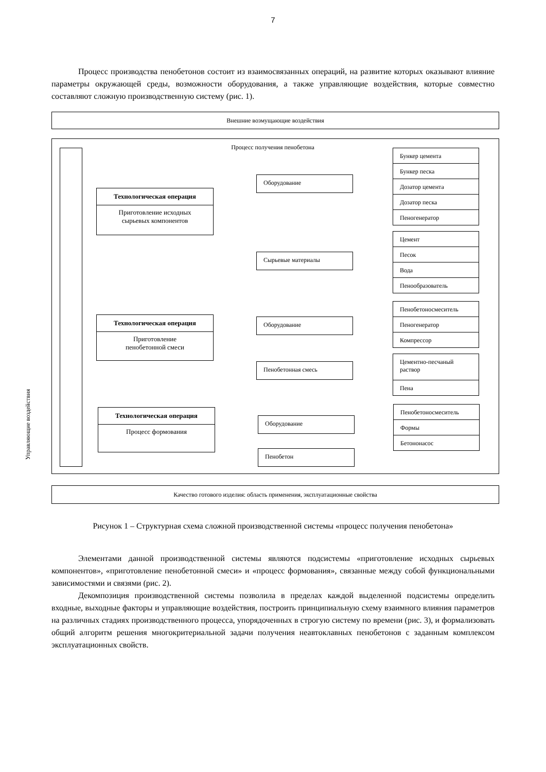7
Процесс производства пенобетонов состоит из взаимосвязанных операций, на развитие которых оказывают влияние параметры окружающей среды, возможности оборудования, а также управляющие воздействия, которые совместно составляют сложную производственную систему (рис. 1).
Внешние возмущающие воздействия
Процесс получения пенобетона
Управляющие воздействия
Технологическая операция
Приготовление исходных
сырьевых компонентов
Технологическая операция
Приготовление
пенобетонной смеси
Технологическая операция
Процесс формования
Оборудование
Сырьевые материалы
Оборудование
Пенобетонная смесь
Оборудование
Пенобетон
Бункер цемента
Бункер песка
Дозатор цемента
Дозатор песка
Пеногенератор
Цемент
Песок
Вода
Пенообразователь
Пенобетоносмеситель
Пеногенератор
Компрессор
Цементно-песчаный раствор
Пена
Пенобетоносмеситель
Формы
Бетононасос
Качество готового изделия: область применения, эксплуатационные свойства
Рисунок 1 – Структурная схема сложной производственной системы «процесс получения пенобетона»
Элементами данной производственной системы являются подсистемы «приготовление исходных сырьевых компонентов», «приготовление пенобетонной смеси» и «процесс формования», связанные между собой функциональными зависимостями и связями (рис. 2).
Декомпозиция производственной системы позволила в пределах каждой выделенной подсистемы определить входные, выходные факторы и управляющие воздействия, построить принципиальную схему взаимного влияния параметров на различных стадиях производственного процесса, упорядоченных в строгую систему по времени (рис. 3), и формализовать общий алгоритм решения многокритериальной задачи получения неавтоклавных пенобетонов с заданным комплексом эксплуатационных свойств.